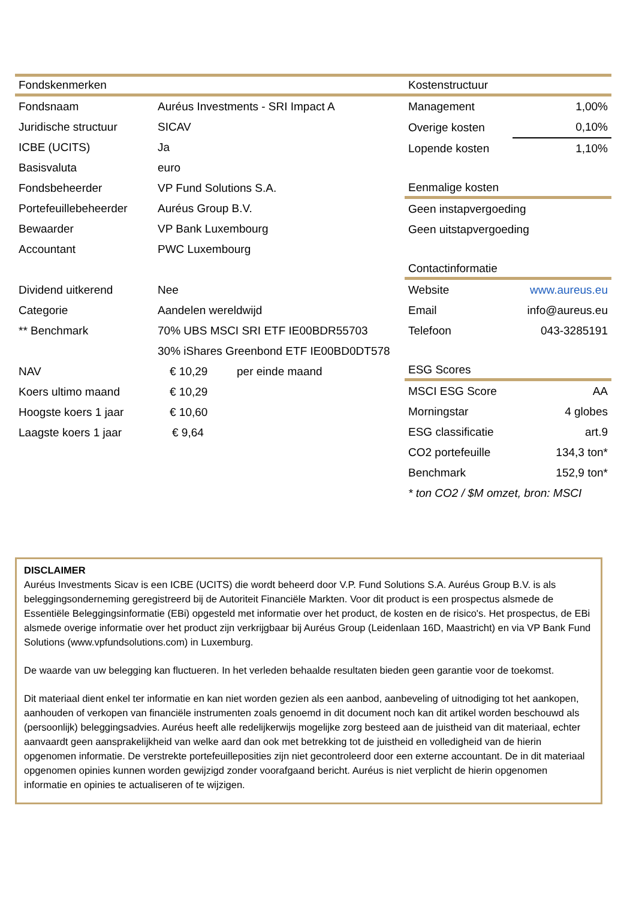| Fondskenmerken | | |
| --- | --- | --- |
| Fondsnaam | Auréus Investments - SRI Impact A | |
| Juridische structuur | SICAV | |
| ICBE (UCITS) | Ja | |
| Basisvaluta | euro | |
| Fondsbeheerder | VP Fund Solutions S.A. | |
| Portefeuillebeheerder | Auréus Group B.V. | |
| Bewaarder | VP Bank Luxembourg | |
| Accountant | PWC Luxembourg | |
| Dividend uitkerend | Nee | |
| Categorie | Aandelen wereldwijd | |
| ** Benchmark | 70% UBS MSCI SRI ETF IE00BDR55703 | |
| | 30% iShares Greenbond ETF IE00BD0DT578 | |
| NAV | € 10,29 | per einde maand |
| Koers ultimo maand | € 10,29 | |
| Hoogste koers 1 jaar | € 10,60 | |
| Laagste koers 1 jaar | € 9,64 | |
| Kostenstructuur | |
| --- | --- |
| Management | 1,00% |
| Overige kosten | 0,10% |
| Lopende kosten | 1,10% |
| Eenmalige kosten | |
| Geen instapvergoeding | |
| Geen uitstapvergoeding | |
| Contactinformatie | |
| Website | www.aureus.eu |
| Email | info@aureus.eu |
| Telefoon | 043-3285191 |
| ESG Scores | |
| MSCI ESG Score | AA |
| Morningstar | 4 globes |
| ESG classificatie | art.9 |
| CO2 portefeuille | 134,3 ton* |
| Benchmark | 152,9 ton* |
| * ton CO2 / $M omzet, bron: MSCI | |
DISCLAIMER
Auréus Investments Sicav is een ICBE (UCITS) die wordt beheerd door V.P. Fund Solutions S.A. Auréus Group B.V. is als beleggingsonderneming geregistreerd bij de Autoriteit Financiële Markten. Voor dit product is een prospectus alsmede de Essentiële Beleggingsinformatie (EBi) opgesteld met informatie over het product, de kosten en de risico's. Het prospectus, de EBi alsmede overige informatie over het product zijn verkrijgbaar bij Auréus Group (Leidenlaan 16D, Maastricht) en via VP Bank Fund Solutions (www.vpfundsolutions.com) in Luxemburg.
De waarde van uw belegging kan fluctueren. In het verleden behaalde resultaten bieden geen garantie voor de toekomst.
Dit materiaal dient enkel ter informatie en kan niet worden gezien als een aanbod, aanbeveling of uitnodiging tot het aankopen, aanhouden of verkopen van financiële instrumenten zoals genoemd in dit document noch kan dit artikel worden beschouwd als (persoonlijk) beleggingsadvies. Auréus heeft alle redelijkerwijs mogelijke zorg besteed aan de juistheid van dit materiaal, echter aanvaardt geen aansprakelijkheid van welke aard dan ook met betrekking tot de juistheid en volledigheid van de hierin opgenomen informatie. De verstrekte portefeuilleposities zijn niet gecontroleerd door een externe accountant. De in dit materiaal opgenomen opinies kunnen worden gewijzigd zonder voorafgaand bericht. Auréus is niet verplicht de hierin opgenomen informatie en opinies te actualiseren of te wijzigen.